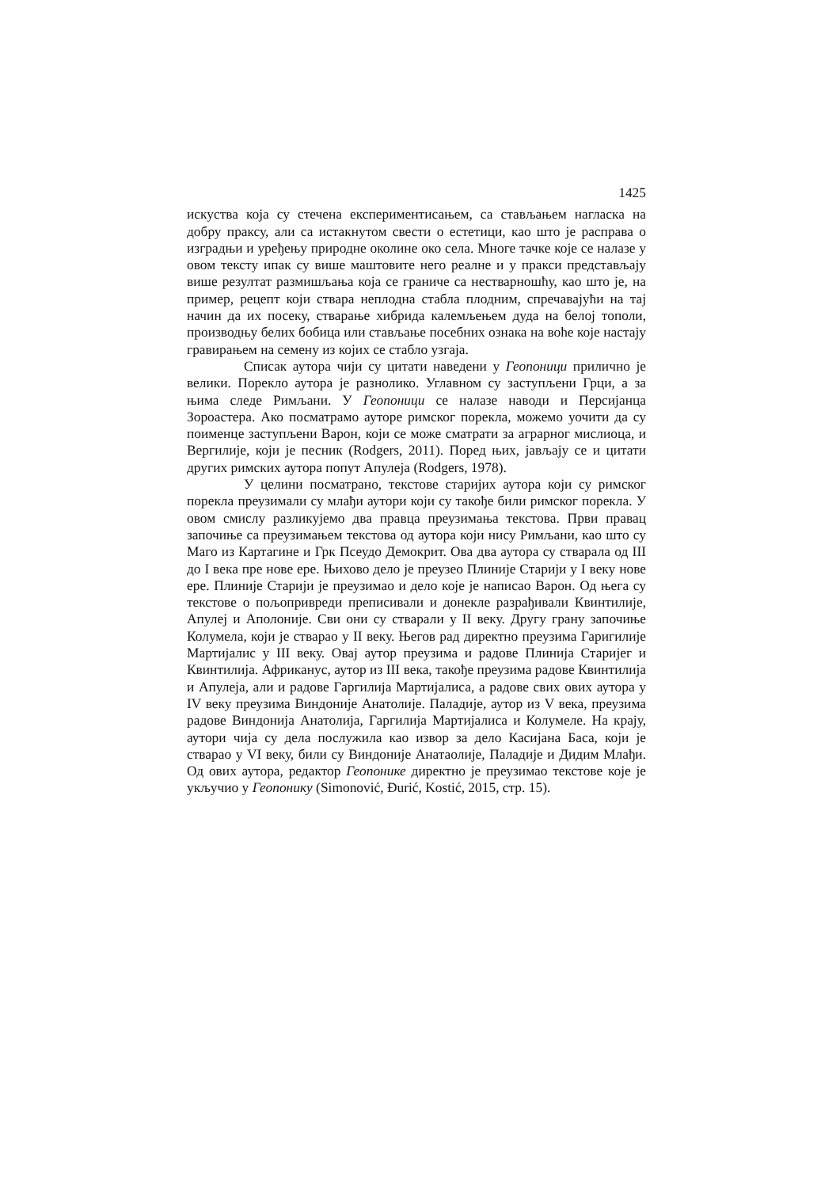1425
искуства која су стечена експериментисањем, са стављањем нагласка на добру праксу, али са истакнутом свести о естетици, као што је расправа о изградњи и уређењу природне околине око села. Многе тачке које се налазе у овом тексту ипак су више маштовите него реалне и у пракси представљају више резултат размишљања која се граниче са нестварношћу, као што је, на пример, рецепт који ствара неплодна стабла плодним, спречавајући на тај начин да их посеку, стварање хибрида калемљењем дуда на белој тополи, производњу белих бобица или стављање посебних ознака на воће које настају гравирањем на семену из којих се стабло узгаја.
Списак аутора чији су цитати наведени у Геопоници прилично је велики. Порекло аутора је разнолико. Углавном су заступљени Грци, а за њима следе Римљани. У Геопоници се налазе наводи и Персијанца Зороастера. Ако посматрамо ауторе римског порекла, можемо уочити да су поименце заступљени Варон, који се може сматрати за аграрног мислиоца, и Вергилије, који је песник (Rodgers, 2011). Поред њих, јављају се и цитати других римских аутора попут Апулеја (Rodgers, 1978).
У целини посматрано, текстове старијих аутора који су римског порекла преузимали су млађи аутори који су такође били римског порекла. У овом смислу разликујемо два правца преузимања текстова. Први правац започиње са преузимањем текстова од аутора који нису Римљани, као што су Маго из Картагине и Грк Псеудо Демокрит. Ова два аутора су стварала од III до I века пре нове ере. Њихово дело је преузео Плиније Старији у I веку нове ере. Плиније Старији је преузимао и дело које је написао Варон. Од њега су текстове о пољопривреди преписивали и донекле разрађивали Квинтилије, Апулеј и Аполоније. Сви они су стварали у II веку. Другу грану започиње Колумела, који је стварао у II веку. Његов рад директно преузима Гаригилије Мартијалис у III веку. Овај аутор преузима и радове Плинија Старијег и Квинтилија. Африканус, аутор из III века, такође преузима радове Квинтилија и Апулеја, али и радове Гаргилија Мартијалиса, а радове свих ових аутора у IV веку преузима Виндоније Анатолије. Паладије, аутор из V века, преузима радове Виндонија Анатолија, Гаргилија Мартијалиса и Колумеле. На крају, аутори чија су дела послужила као извор за дело Касијана Баса, који је стварао у VI веку, били су Виндоније Анатаолије, Паладије и Дидим Млађи. Од ових аутора, редактор Геопонике директно је преузимао текстове које је укључио у Геопонику (Simonović, Đurić, Kostić, 2015, стр. 15).